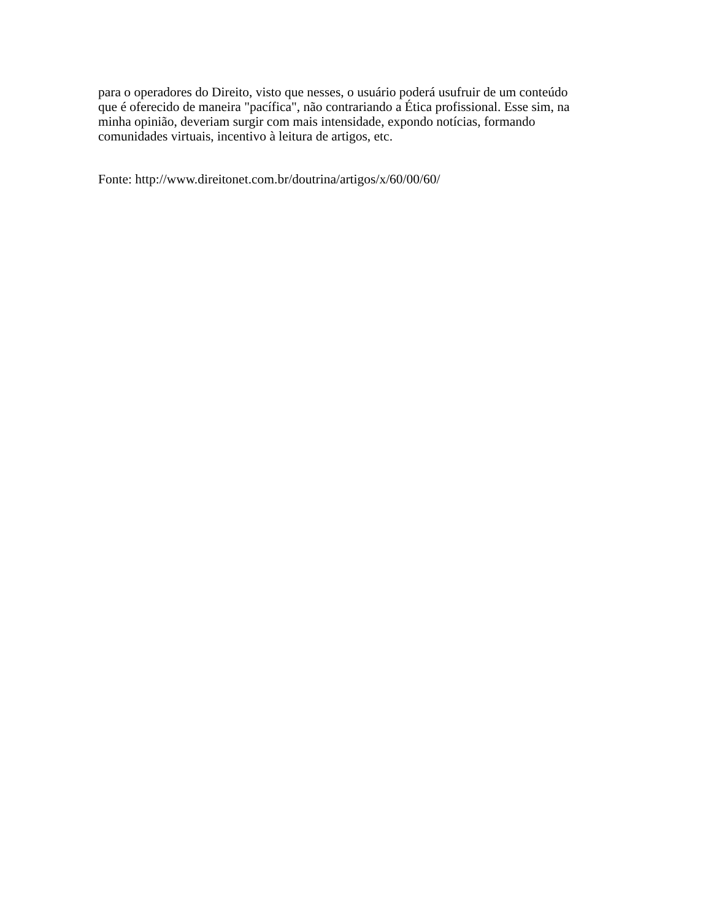para o operadores do Direito, visto que nesses, o usuário poderá usufruir de um conteúdo
que é oferecido de maneira "pacífica", não contrariando a Ética profissional. Esse sim, na
minha opinião, deveriam surgir com mais intensidade, expondo notícias, formando
comunidades virtuais, incentivo à leitura de artigos, etc.
Fonte: http://www.direitonet.com.br/doutrina/artigos/x/60/00/60/